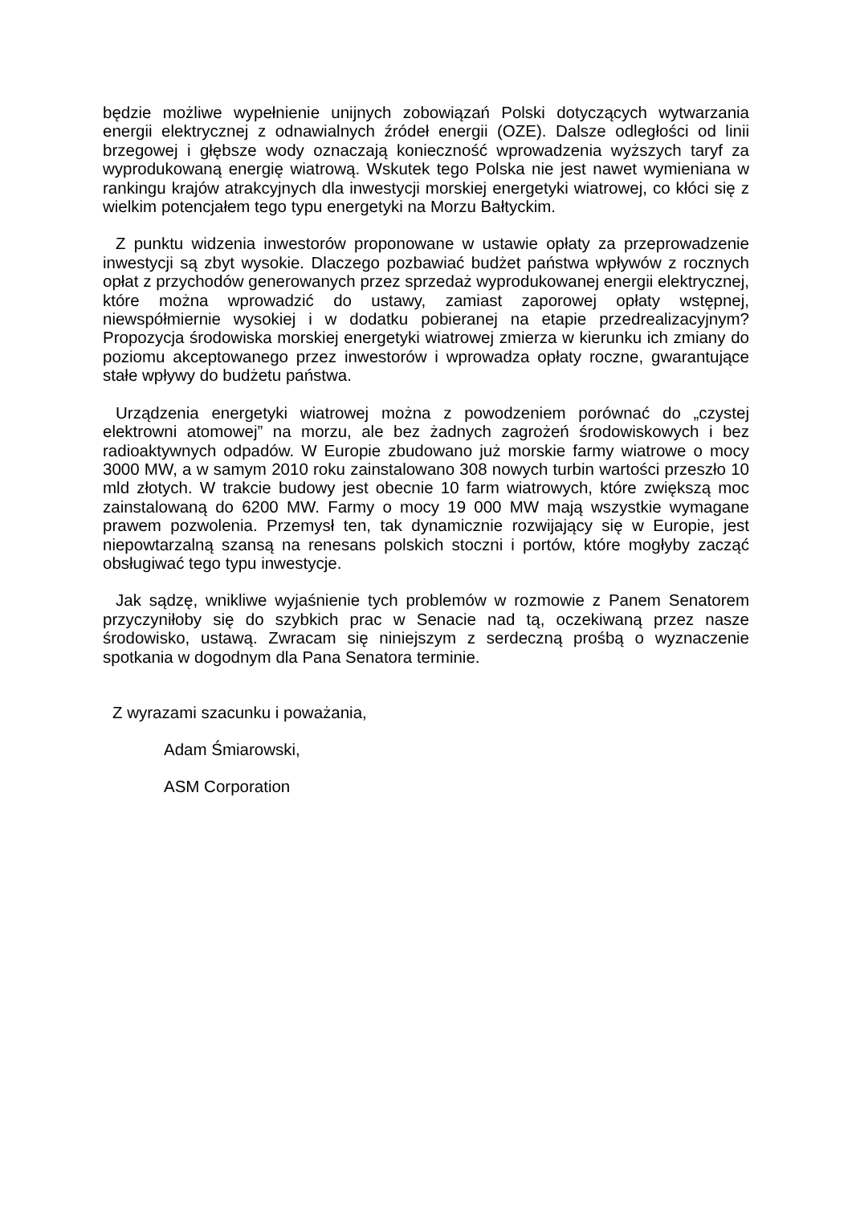będzie możliwe wypełnienie unijnych zobowiązań Polski dotyczących wytwarzania energii elektrycznej z odnawialnych źródeł energii (OZE). Dalsze odległości od linii brzegowej i głębsze wody oznaczają konieczność wprowadzenia wyższych taryf za wyprodukowaną energię wiatrową. Wskutek tego Polska nie jest nawet wymieniana w rankingu krajów atrakcyjnych dla inwestycji morskiej energetyki wiatrowej, co kłóci się z wielkim potencjałem tego typu energetyki na Morzu Bałtyckim.
Z punktu widzenia inwestorów proponowane w ustawie opłaty za przeprowadzenie inwestycji są zbyt wysokie. Dlaczego pozbawiać budżet państwa wpływów z rocznych opłat z przychodów generowanych przez sprzedaż wyprodukowanej energii elektrycznej, które można wprowadzić do ustawy, zamiast zaporowej opłaty wstępnej, niewspółmiernie wysokiej i w dodatku pobieranej na etapie przedrealizacyjnym? Propozycja środowiska morskiej energetyki wiatrowej zmierza w kierunku ich zmiany do poziomu akceptowanego przez inwestorów i wprowadza opłaty roczne, gwarantujące stałe wpływy do budżetu państwa.
Urządzenia energetyki wiatrowej można z powodzeniem porównać do „czystej elektrowni atomowej” na morzu, ale bez żadnych zagrożeń środowiskowych i bez radioaktywnych odpadów. W Europie zbudowano już morskie farmy wiatrowe o mocy 3000 MW, a w samym 2010 roku zainstalowano 308 nowych turbin wartości przeszło 10 mld złotych. W trakcie budowy jest obecnie 10 farm wiatrowych, które zwiększą moc zainstalowaną do 6200 MW. Farmy o mocy 19 000 MW mają wszystkie wymagane prawem pozwolenia. Przemysł ten, tak dynamicznie rozwijający się w Europie, jest niepowtarzalną szansą na renesans polskich stoczni i portów, które mogłyby zacząć obsługiwać tego typu inwestycje.
Jak sądzę, wnikliwe wyjaśnienie tych problemów w rozmowie z Panem Senatorem przyczyniłoby się do szybkich prac w Senacie nad tą, oczekiwaną przez nasze środowisko, ustawą. Zwracam się niniejszym z serdeczną prośbą o wyznaczenie spotkania w dogodnym dla Pana Senatora terminie.
Z wyrazami szacunku i poważania,
Adam Śmiarowski,
ASM Corporation